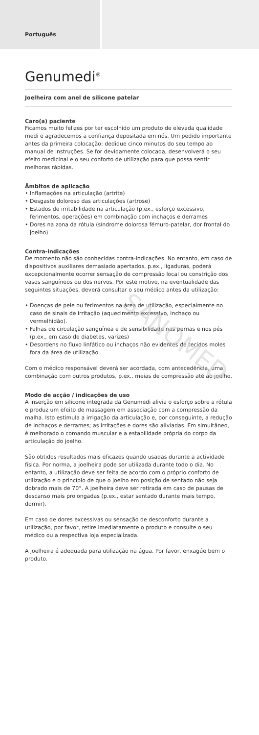Português
Genumedi<sup>®</sup>
Joelheira com anel de silicone patelar
Caro(a) paciente
Ficamos muito felizes por ter escolhido um produto de elevada qualidade medi e agradecemos a confiança depositada em nós. Um pedido importante antes da primeira colocação: dedique cinco minutos do seu tempo ao manual de instruções. Se for devidamente colocada, desenvolverá o seu efeito medicinal e o seu conforto de utilização para que possa sentir melhoras rápidas.
Âmbitos de aplicação
• Inflamações na articulação (artrite)
• Desgaste doloroso das articulações (artrose)
• Estados de irritabilidade na articulação (p.ex., esforço excessivo, ferimentos, operações) em combinação com inchaços e derrames
• Dores na zona da rótula (síndrome dolorosa fémuro-patelar, dor frontal do joelho)
Contra-indicações
De momento não são conhecidas contra-indicações. No entanto, em caso de dispositivos auxiliares demasiado apertados, p.ex., ligaduras, poderá excepcionalmente ocorrer sensação de compressão local ou constrição dos vasos sanguíneos ou dos nervos. Por este motivo, na eventualidade das seguintes situações, deverá consultar o seu médico antes da utilização:
• Doenças de pele ou ferimentos na área de utilização, especialmente no caso de sinais de irritação (aquecimento excessivo, inchaço ou vermelhidão).
• Falhas de circulação sanguínea e de sensibilidade nas pernas e nos pés (p.ex., em caso de diabetes, varizes)
• Desordens no fluxo linfático ou inchaços não evidentes de tecidos moles fora da área de utilização
Com o médico responsável deverá ser acordada, com antecedência, uma combinação com outros produtos, p.ex., meias de compressão até ao joelho.
Modo de acção / indicações de uso
A inserção em silicone integrada da Genumedi alivia o esforço sobre a rótula e produz um efeito de massagem em associação com a compressão da malha. Isto estimula a irrigação da articulação e, por conseguinte, a redução de inchaços e derrames; as irritações e dores são aliviadas. Em simultâneo, é melhorado o comando muscular e a estabilidade própria do corpo da articulação do joelho.
São obtidos resultados mais eficazes quando usadas durante a actividade física. Por norma, a joelheira pode ser utilizada durante todo o dia. No entanto, a utilização deve ser feita de acordo com o próprio conforto de utilização e o princípio de que o joelho em posição de sentado não seja dobrado mais de 70°. A joelheira deve ser retirada em caso de pausas de descanso mais prolongadas (p.ex., estar sentado durante mais tempo, dormir).
Em caso de dores excessivas ou sensação de desconforto durante a utilização, por favor, retire imediatamente o produto e consulte o seu médico ou a respectiva loja especializada.
A joelheira é adequada para utilização na água. Por favor, enxagúe bem o produto.
SANOMED